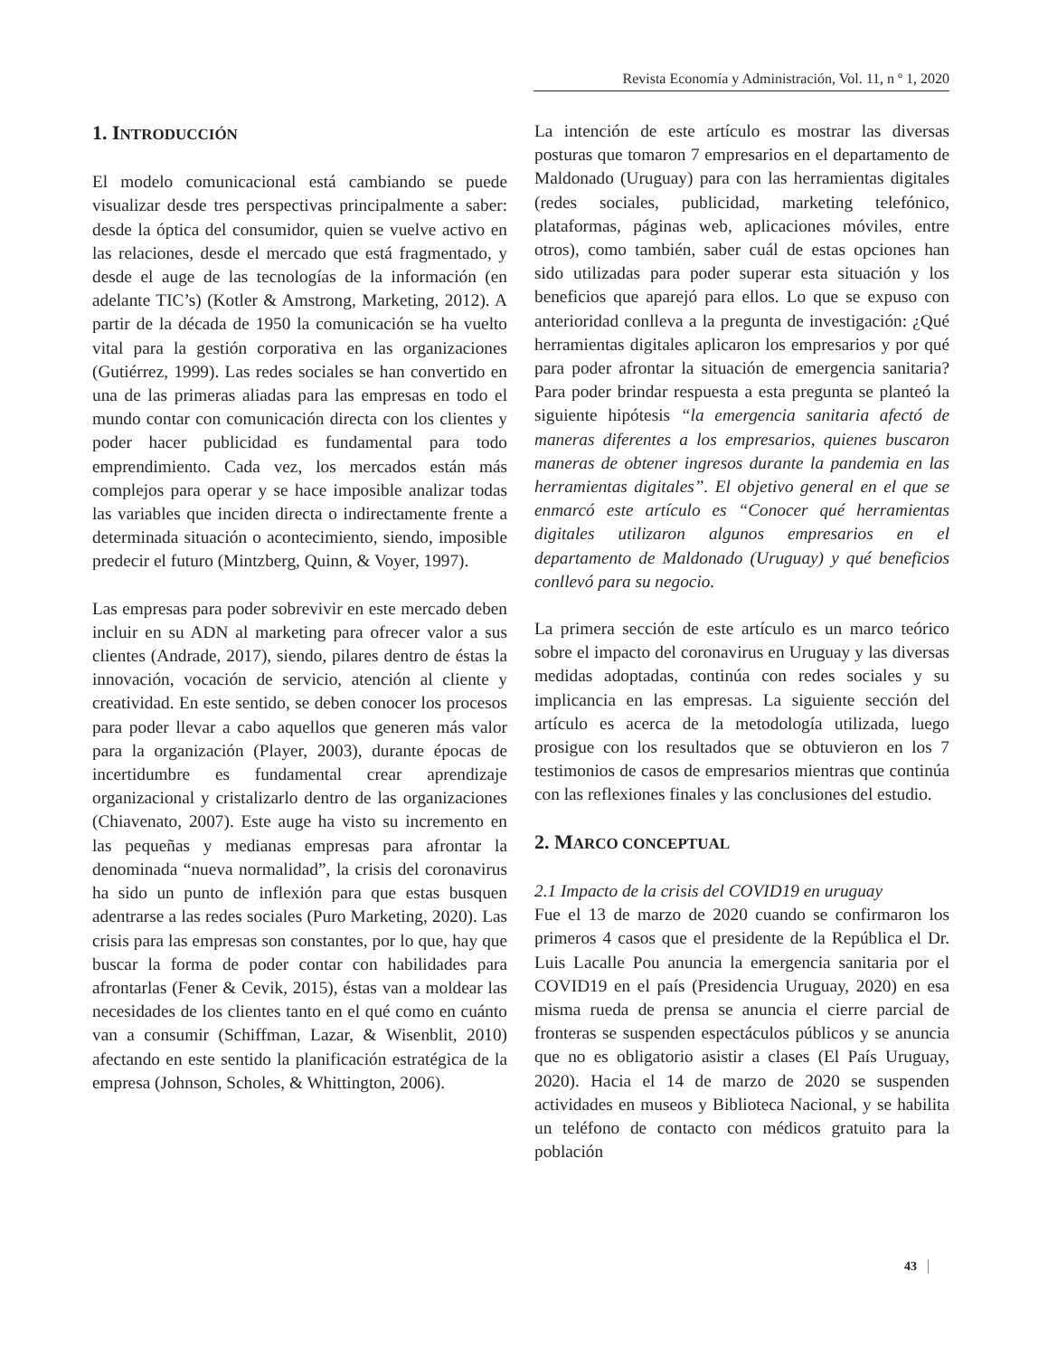Revista Economía y Administración, Vol. 11, n º 1, 2020
1. INTRODUCCIÓN
El modelo comunicacional está cambiando se puede visualizar desde tres perspectivas principalmente a saber: desde la óptica del consumidor, quien se vuelve activo en las relaciones, desde el mercado que está fragmentado, y desde el auge de las tecnologías de la información (en adelante TIC’s) (Kotler & Amstrong, Marketing, 2012). A partir de la década de 1950 la comunicación se ha vuelto vital para la gestión corporativa en las organizaciones (Gutiérrez, 1999). Las redes sociales se han convertido en una de las primeras aliadas para las empresas en todo el mundo contar con comunicación directa con los clientes y poder hacer publicidad es fundamental para todo emprendimiento. Cada vez, los mercados están más complejos para operar y se hace imposible analizar todas las variables que inciden directa o indirectamente frente a determinada situación o acontecimiento, siendo, imposible predecir el futuro (Mintzberg, Quinn, & Voyer, 1997).
Las empresas para poder sobrevivir en este mercado deben incluir en su ADN al marketing para ofrecer valor a sus clientes (Andrade, 2017), siendo, pilares dentro de éstas la innovación, vocación de servicio, atención al cliente y creatividad. En este sentido, se deben conocer los procesos para poder llevar a cabo aquellos que generen más valor para la organización (Player, 2003), durante épocas de incertidumbre es fundamental crear aprendizaje organizacional y cristalizarlo dentro de las organizaciones (Chiavenato, 2007). Este auge ha visto su incremento en las pequeñas y medianas empresas para afrontar la denominada “nueva normalidad”, la crisis del coronavirus ha sido un punto de inflexión para que estas busquen adentrarse a las redes sociales (Puro Marketing, 2020). Las crisis para las empresas son constantes, por lo que, hay que buscar la forma de poder contar con habilidades para afrontarlas (Fener & Cevik, 2015), éstas van a moldear las necesidades de los clientes tanto en el qué como en cuánto van a consumir (Schiffman, Lazar, & Wisenblit, 2010) afectando en este sentido la planificación estratégica de la empresa (Johnson, Scholes, & Whittington, 2006).
La intención de este artículo es mostrar las diversas posturas que tomaron 7 empresarios en el departamento de Maldonado (Uruguay) para con las herramientas digitales (redes sociales, publicidad, marketing telefónico, plataformas, páginas web, aplicaciones móviles, entre otros), como también, saber cuál de estas opciones han sido utilizadas para poder superar esta situación y los beneficios que aparejó para ellos. Lo que se expuso con anterioridad conlleva a la pregunta de investigación: ¿Qué herramientas digitales aplicaron los empresarios y por qué para poder afrontar la situación de emergencia sanitaria? Para poder brindar respuesta a esta pregunta se planteó la siguiente hipótesis “la emergencia sanitaria afectó de maneras diferentes a los empresarios, quienes buscaron maneras de obtener ingresos durante la pandemia en las herramientas digitales”. El objetivo general en el que se enmarcó este artículo es “Conocer qué herramientas digitales utilizaron algunos empresarios en el departamento de Maldonado (Uruguay) y qué beneficios conllevó para su negocio.
La primera sección de este artículo es un marco teórico sobre el impacto del coronavirus en Uruguay y las diversas medidas adoptadas, continúa con redes sociales y su implicancia en las empresas. La siguiente sección del artículo es acerca de la metodología utilizada, luego prosigue con los resultados que se obtuvieron en los 7 testimonios de casos de empresarios mientras que continúa con las reflexiones finales y las conclusiones del estudio.
2. MARCO CONCEPTUAL
2.1 Impacto de la crisis del COVID19 en uruguay
Fue el 13 de marzo de 2020 cuando se confirmaron los primeros 4 casos que el presidente de la República el Dr. Luis Lacalle Pou anuncia la emergencia sanitaria por el COVID19 en el país (Presidencia Uruguay, 2020) en esa misma rueda de prensa se anuncia el cierre parcial de fronteras se suspenden espectáculos públicos y se anuncia que no es obligatorio asistir a clases (El País Uruguay, 2020). Hacia el 14 de marzo de 2020 se suspenden actividades en museos y Biblioteca Nacional, y se habilita un teléfono de contacto con médicos gratuito para la población
43